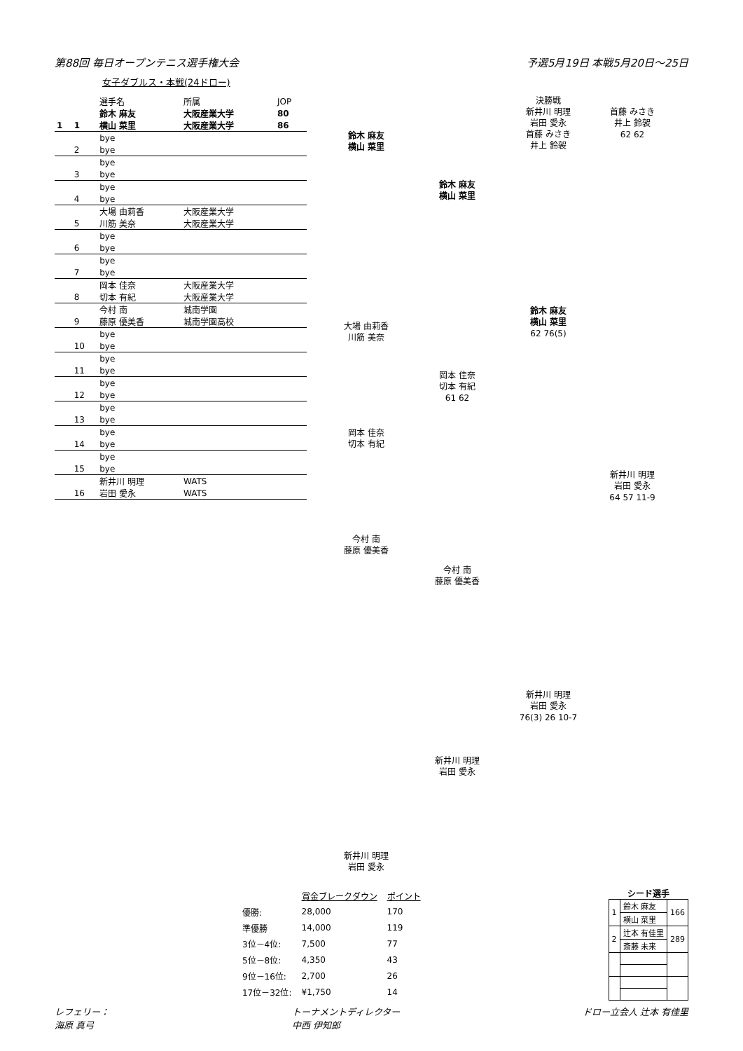第88回 毎日オープンテニス選手権大会 予選5月19日 本戦5月20日～25日
女子ダブルス・本戦(24ドロー)
| | | 選手名 | 所属 | JOP |
| | | 鈴木 麻友 | 大阪産業大学 | 80 |
| 1 | 1 | 横山 菜里 | 大阪産業大学 | 86 |
| | | bye | | |
| | 2 | bye | | |
| | | bye | | |
| | 3 | bye | | |
| | | bye | | |
| | 4 | bye | | |
| | | 大場 由莉香 | 大阪産業大学 | |
| | 5 | 川筋 美奈 | 大阪産業大学 | |
| | | bye | | |
| | 6 | bye | | |
| | | bye | | |
| | 7 | bye | | |
| | | 岡本 佳奈 | 大阪産業大学 | |
| | 8 | 切本 有紀 | 大阪産業大学 | |
| | | 今村 南 | 城南学園 | |
| | 9 | 藤原 優美香 | 城南学園高校 | |
| | | bye | | |
| | 10 | bye | | |
| | | bye | | |
| | 11 | bye | | |
| | | bye | | |
| | 12 | bye | | |
| | | bye | | |
| | 13 | bye | | |
| | | bye | | |
| | 14 | bye | | |
| | | bye | | |
| | 15 | bye | | |
| | | 新井川 明理 | WATS | |
| | 16 | 岩田 愛永 | WATS | |
鈴木 麻友
横山 菜里
大場 由莉香
川筋 美奈
岡本 佳奈
切本 有紀
今村 南
藤原 優美香
新井川 明理
岩田 愛永
鈴木 麻友
横山 菜里
岡本 佳奈
切本 有紀
61 62
今村 南
藤原 優美香
新井川 明理
岩田 愛永
決勝戦
新井川 明理
岩田 愛永
首藤 みさき
井上 鈴袈
鈴木 麻友
横山 菜里
62 76(5)
新井川 明理
岩田 愛永
76(3) 26 10-7
首藤 みさき
井上 鈴袈
62 62
新井川 明理
岩田 愛永
64 57 11-9
| | 賞金ブレークダウン | ポイント |
| 優勝: | 28,000 | 170 |
| 準優勝 | 14,000 | 119 |
| 3位－4位: | 7,500 | 77 |
| 5位－8位: | 4,350 | 43 |
| 9位－16位: | 2,700 | 26 |
| 17位－32位: | ¥1,750 | 14 |
シード選手
| 1 | 鈴木 麻友 | 166 |
| | 横山 菜里 | |
| 2 | 辻本 有佳里 | 289 |
| | 斎藤 未来 | |
レフェリー：
海原 真弓 トーナメントディレクター
中西 伊知郎 ドロー立会人 辻本 有佳里